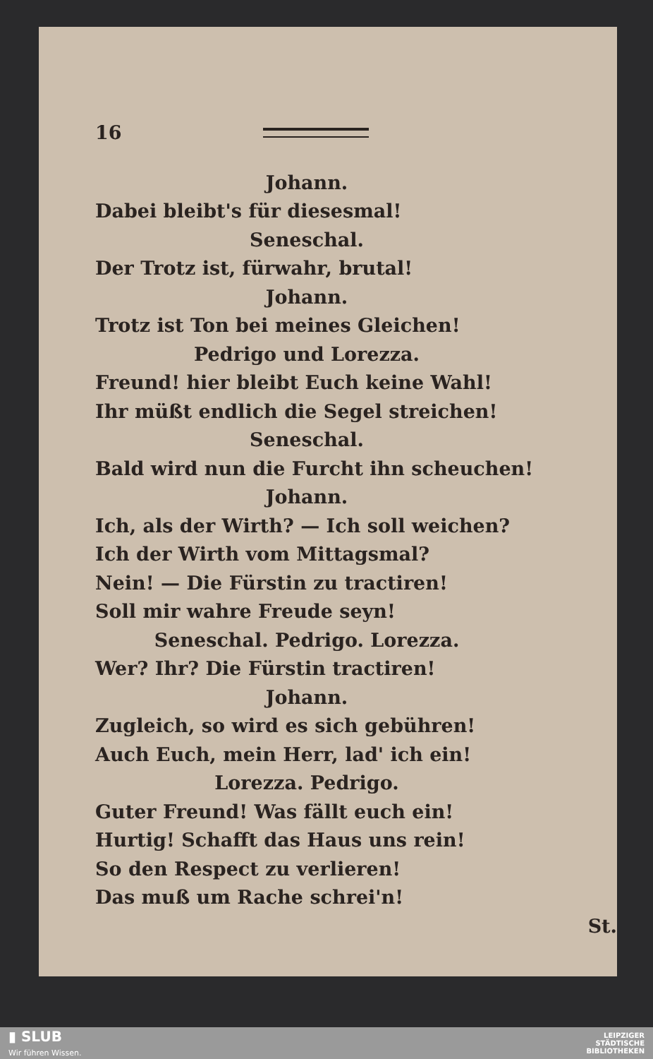16
Johann.
Dabei bleibt's für diesesmal!
Seneschal.
Der Trotz ist, fürwahr, brutal!
Johann.
Trotz ist Ton bei meines Gleichen!
Pedrigo und Lorezza.
Freund! hier bleibt Euch keine Wahl!
Ihr müßt endlich die Segel streichen!
Seneschal.
Bald wird nun die Furcht ihn scheuchen!
Johann.
Ich, als der Wirth? — Ich soll weichen?
Ich der Wirth vom Mittagsmal?
Nein! — Die Fürstin zu tractiren!
Soll mir wahre Freude seyn!
Seneschal. Pedrigo. Lorezza.
Wer? Ihr? Die Fürstin tractiren!
Johann.
Zugleich, so wird es sich gebühren!
Auch Euch, mein Herr, lad' ich ein!
Lorezza. Pedrigo.
Guter Freund! Was fällt euch ein!
Hurtig! Schafft das Haus uns rein!
So den Respect zu verlieren!
Das muß um Rache schrei'n!
St.
▮ SLUB
Wir führen Wissen.
LEIPZIGER
STÄDTISCHE
BIBLIOTHEKEN